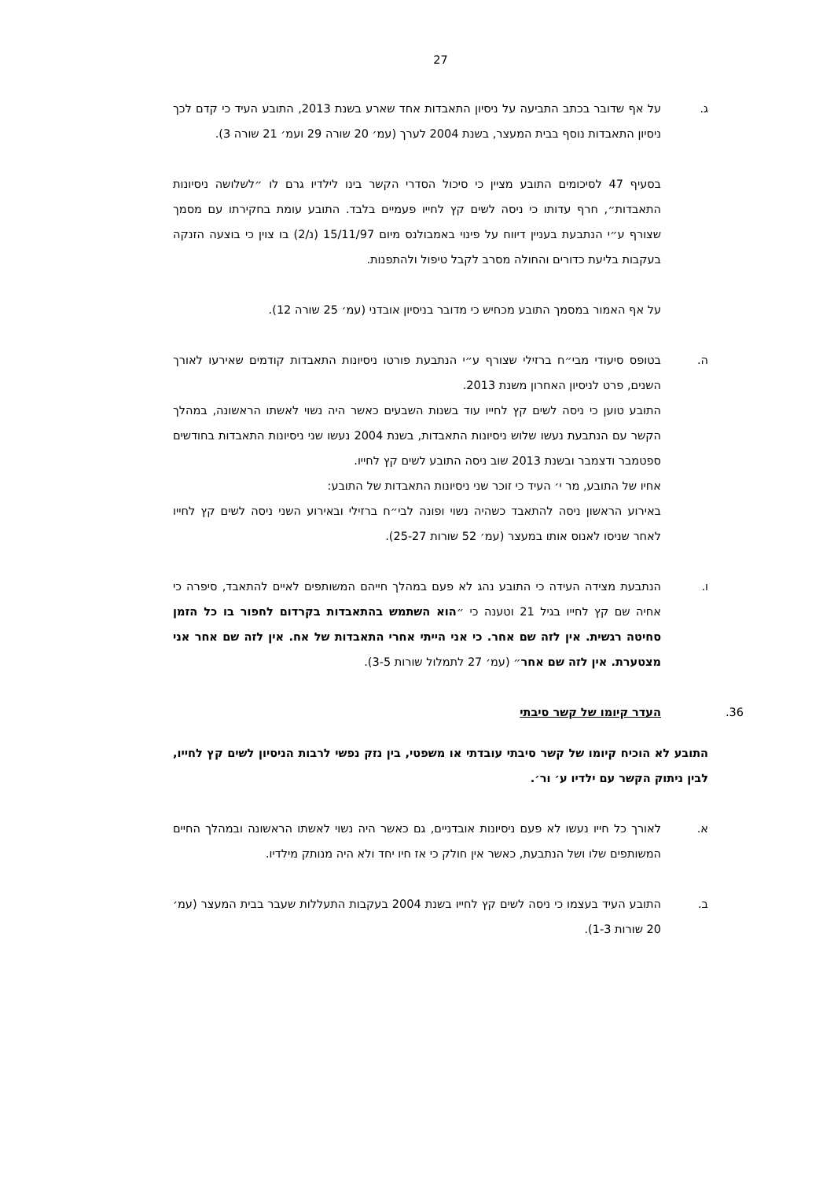27
ג. על אף שדובר בכתב התביעה על ניסיון התאבדות אחד שארע בשנת 2013, התובע העיד כי קדם לכך ניסיון התאבדות נוסף בבית המעצר, בשנת 2004 לערך (עמ׳ 20 שורה 29 ועמ׳ 21 שורה 3).
בסעיף 47 לסיכומים התובע מציין כי סיכול הסדרי הקשר בינו לילדיו גרם לו ״לשלושה ניסיונות התאבדות״, חרף עדותו כי ניסה לשים קץ לחייו פעמיים בלבד. התובע עומת בחקירתו עם מסמך שצורף ע״י הנתבעת בעניין דיווח על פינוי באמבולנס מיום 15/11/97 (נ/2) בו צוין כי בוצעה הזנקה בעקבות בליעת כדורים והחולה מסרב לקבל טיפול ולהתפנות.
על אף האמור במסמך התובע מכחיש כי מדובר בניסיון אובדני (עמ׳ 25 שורה 12).
ה. בטופס סיעודי מבי״ח ברזילי שצורף ע״י הנתבעת פורטו ניסיונות התאבדות קודמים שאירעו לאורך השנים, פרט לניסיון האחרון משנת 2013.
התובע טוען כי ניסה לשים קץ לחייו עוד בשנות השבעים כאשר היה נשוי לאשתו הראשונה, במהלך הקשר עם הנתבעת נעשו שלוש ניסיונות התאבדות, בשנת 2004 נעשו שני ניסיונות התאבדות בחודשים ספטמבר ודצמבר ובשנת 2013 שוב ניסה התובע לשים קץ לחייו.
אחיו של התובע, מר י׳ העיד כי זוכר שני ניסיונות התאבדות של התובע:
באירוע הראשון ניסה להתאבד כשהיה נשוי ופונה לבי״ח ברזילי ובאירוע השני ניסה לשים קץ לחייו לאחר שניסו לאנוס אותו במעצר (עמ׳ 52 שורות 25-27).
ו. הנתבעת מצידה העידה כי התובע נהג לא פעם במהלך חייהם המשותפים לאיים להתאבד, סיפרה כי אחיה שם קץ לחייו בגיל 21 וטענה כי ״הוא השתמש בהתאבדות בקרדום לחפור בו כל הזמן סחיטה רגשית. אין לזה שם אחר. כי אני הייתי אחרי התאבדות של אח. אין לזה שם אחר אני מצטערת. אין לזה שם אחר״ (עמ׳ 27 לתמלול שורות 3-5).
36. העדר קיומו של קשר סיבתי
התובע לא הוכיח קיומו של קשר סיבתי עובדתי או משפטי, בין נזק נפשי לרבות הניסיון לשים קץ לחייו, לבין ניתוק הקשר עם ילדיו ע׳ ור׳.
א. לאורך כל חייו נעשו לא פעם ניסיונות אובדניים, גם כאשר היה נשוי לאשתו הראשונה ובמהלך החיים המשותפים שלו ושל הנתבעת, כאשר אין חולק כי אז חיו יחד ולא היה מנותק מילדיו.
ב. התובע העיד בעצמו כי ניסה לשים קץ לחייו בשנת 2004 בעקבות התעללות שעבר בבית המעצר (עמ׳ 20 שורות 1-3).